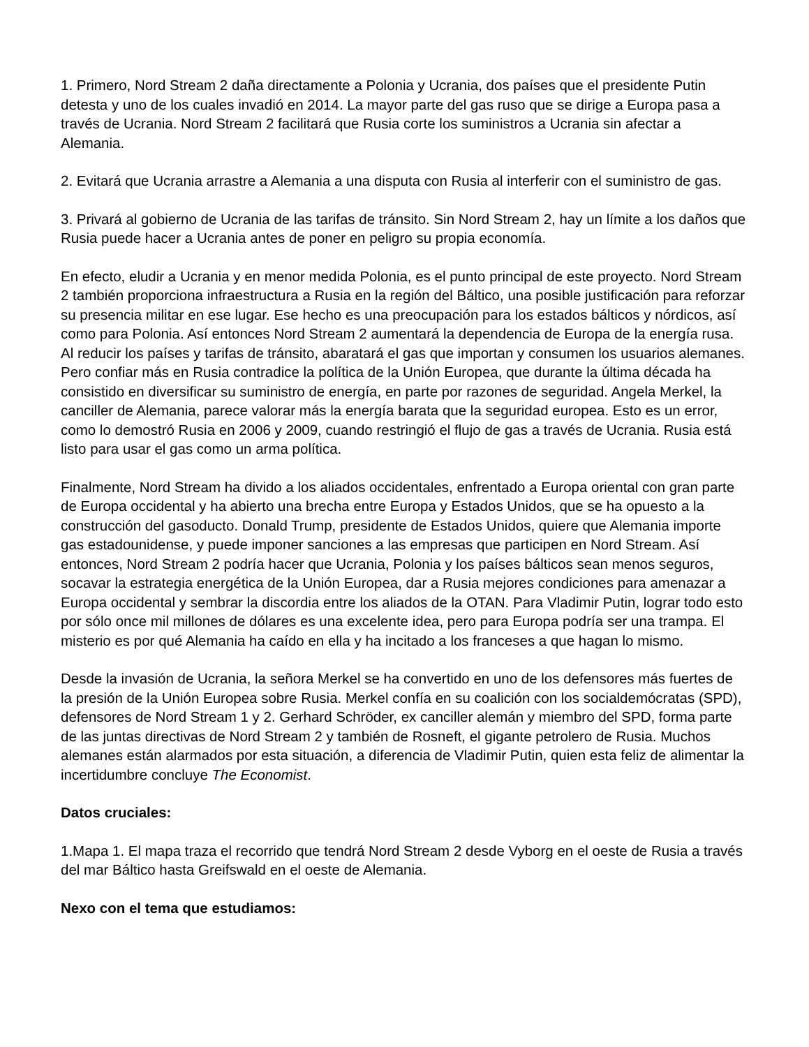1. Primero, Nord Stream 2 daña directamente a Polonia y Ucrania, dos países que el presidente Putin detesta y uno de los cuales invadió en 2014. La mayor parte del gas ruso que se dirige a Europa pasa a través de Ucrania. Nord Stream 2 facilitará que Rusia corte los suministros a Ucrania sin afectar a Alemania.
2. Evitará que Ucrania arrastre a Alemania a una disputa con Rusia al interferir con el suministro de gas.
3. Privará al gobierno de Ucrania de las tarifas de tránsito. Sin Nord Stream 2, hay un límite a los daños que Rusia puede hacer a Ucrania antes de poner en peligro su propia economía.
En efecto, eludir a Ucrania y en menor medida Polonia, es el punto principal de este proyecto. Nord Stream 2 también proporciona infraestructura a Rusia en la región del Báltico, una posible justificación para reforzar su presencia militar en ese lugar. Ese hecho es una preocupación para los estados bálticos y nórdicos, así como para Polonia. Así entonces Nord Stream 2 aumentará la dependencia de Europa de la energía rusa. Al reducir los países y tarifas de tránsito, abaratará el gas que importan y consumen los usuarios alemanes. Pero confiar más en Rusia contradice la política de la Unión Europea, que durante la última década ha consistido en diversificar su suministro de energía, en parte por razones de seguridad. Angela Merkel, la canciller de Alemania, parece valorar más la energía barata que la seguridad europea. Esto es un error, como lo demostró Rusia en 2006 y 2009, cuando restringió el flujo de gas a través de Ucrania. Rusia está listo para usar el gas como un arma política.
Finalmente, Nord Stream ha divido a los aliados occidentales, enfrentado a Europa oriental con gran parte de Europa occidental y ha abierto una brecha entre Europa y Estados Unidos, que se ha opuesto a la construcción del gasoducto. Donald Trump, presidente de Estados Unidos, quiere que Alemania importe gas estadounidense, y puede imponer sanciones a las empresas que participen en Nord Stream. Así entonces, Nord Stream 2 podría hacer que Ucrania, Polonia y los países bálticos sean menos seguros, socavar la estrategia energética de la Unión Europea, dar a Rusia mejores condiciones para amenazar a Europa occidental y sembrar la discordia entre los aliados de la OTAN. Para Vladimir Putin, lograr todo esto por sólo once mil millones de dólares es una excelente idea, pero para Europa podría ser una trampa. El misterio es por qué Alemania ha caído en ella y ha incitado a los franceses a que hagan lo mismo.
Desde la invasión de Ucrania, la señora Merkel se ha convertido en uno de los defensores más fuertes de la presión de la Unión Europea sobre Rusia. Merkel confía en su coalición con los socialdemócratas (SPD), defensores de Nord Stream 1 y 2. Gerhard Schröder, ex canciller alemán y miembro del SPD, forma parte de las juntas directivas de Nord Stream 2 y también de Rosneft, el gigante petrolero de Rusia. Muchos alemanes están alarmados por esta situación, a diferencia de Vladimir Putin, quien esta feliz de alimentar la incertidumbre concluye The Economist.
Datos cruciales:
1.Mapa 1. El mapa traza el recorrido que tendrá Nord Stream 2 desde Vyborg en el oeste de Rusia a través del mar Báltico hasta Greifswald en el oeste de Alemania.
Nexo con el tema que estudiamos: